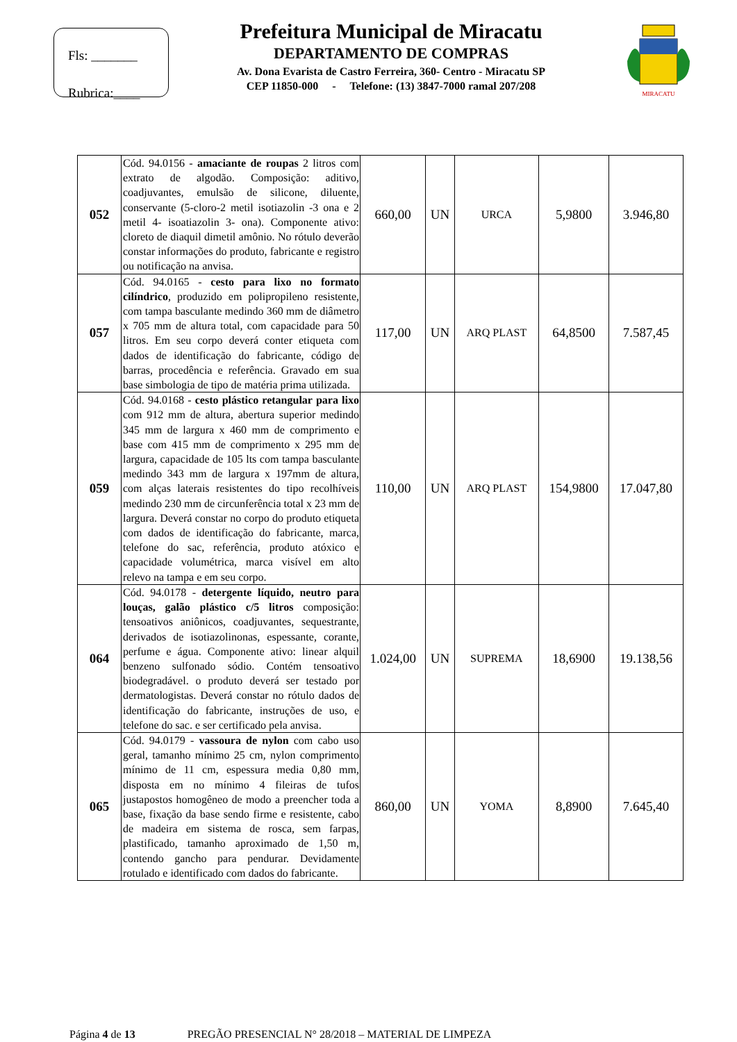Fls: _______
Rubrica:____
Prefeitura Municipal de Miracatu
DEPARTAMENTO DE COMPRAS
Av. Dona Evarista de Castro Ferreira, 360- Centro - Miracatu SP
CEP 11850-000 - Telefone: (13) 3847-7000 ramal 207/208
MIRACATU
| 052 | Cód. 94.0156 - amaciante de roupas 2 litros com extrato de algodão. Composição: aditivo, coadjuvantes, emulsão de silicone, diluente, conservante (5-cloro-2 metil isotiazolin -3 ona e 2 metil 4- isoatiazolin 3- ona). Componente ativo: cloreto de diaquil dimetil amônio. No rótulo deverão constar informações do produto, fabricante e registro ou notificação na anvisa. | 660,00 | UN | URCA | 5,9800 | 3.946,80 |
| 057 | Cód. 94.0165 - cesto para lixo no formato cilíndrico , produzido em polipropileno resistente, com tampa basculante medindo 360 mm de diâmetro x 705 mm de altura total, com capacidade para 50 litros. Em seu corpo deverá conter etiqueta com dados de identificação do fabricante, código de barras, procedência e referência. Gravado em sua base simbologia de tipo de matéria prima utilizada. | 117,00 | UN | ARQ PLAST | 64,8500 | 7.587,45 |
| 059 | Cód. 94.0168 - cesto plástico retangular para lixo com 912 mm de altura, abertura superior medindo 345 mm de largura x 460 mm de comprimento e base com 415 mm de comprimento x 295 mm de largura, capacidade de 105 lts com tampa basculante medindo 343 mm de largura x 197mm de altura, com alças laterais resistentes do tipo recolhíveis medindo 230 mm de circunferência total x 23 mm de largura. Deverá constar no corpo do produto etiqueta com dados de identificação do fabricante, marca, telefone do sac, referência, produto atóxico e capacidade volumétrica, marca visível em alto relevo na tampa e em seu corpo. | 110,00 | UN | ARQ PLAST | 154,9800 | 17.047,80 |
| 064 | Cód. 94.0178 - detergente líquido, neutro para louças, galão plástico c/5 litros composição: tensoativos aniônicos, coadjuvantes, sequestrante, derivados de isotiazolinonas, espessante, corante, perfume e água. Componente ativo: linear alquil benzeno sulfonado sódio. Contém tensoativo biodegradável. o produto deverá ser testado por dermatologistas. Deverá constar no rótulo dados de identificação do fabricante, instruções de uso, e telefone do sac. e ser certificado pela anvisa. | 1.024,00 | UN | SUPREMA | 18,6900 | 19.138,56 |
| 065 | Cód. 94.0179 - vassoura de nylon com cabo uso geral, tamanho mínimo 25 cm, nylon comprimento mínimo de 11 cm, espessura media 0,80 mm, disposta em no mínimo 4 fileiras de tufos justapostos homogêneo de modo a preencher toda a base, fixação da base sendo firme e resistente, cabo de madeira em sistema de rosca, sem farpas, plastificado, tamanho aproximado de 1,50 m, contendo gancho para pendurar. Devidamente rotulado e identificado com dados do fabricante. | 860,00 | UN | YOMA | 8,8900 | 7.645,40 |
Página 4 de 13 PREGÃO PRESENCIAL N° 28/2018 – MATERIAL DE LIMPEZA